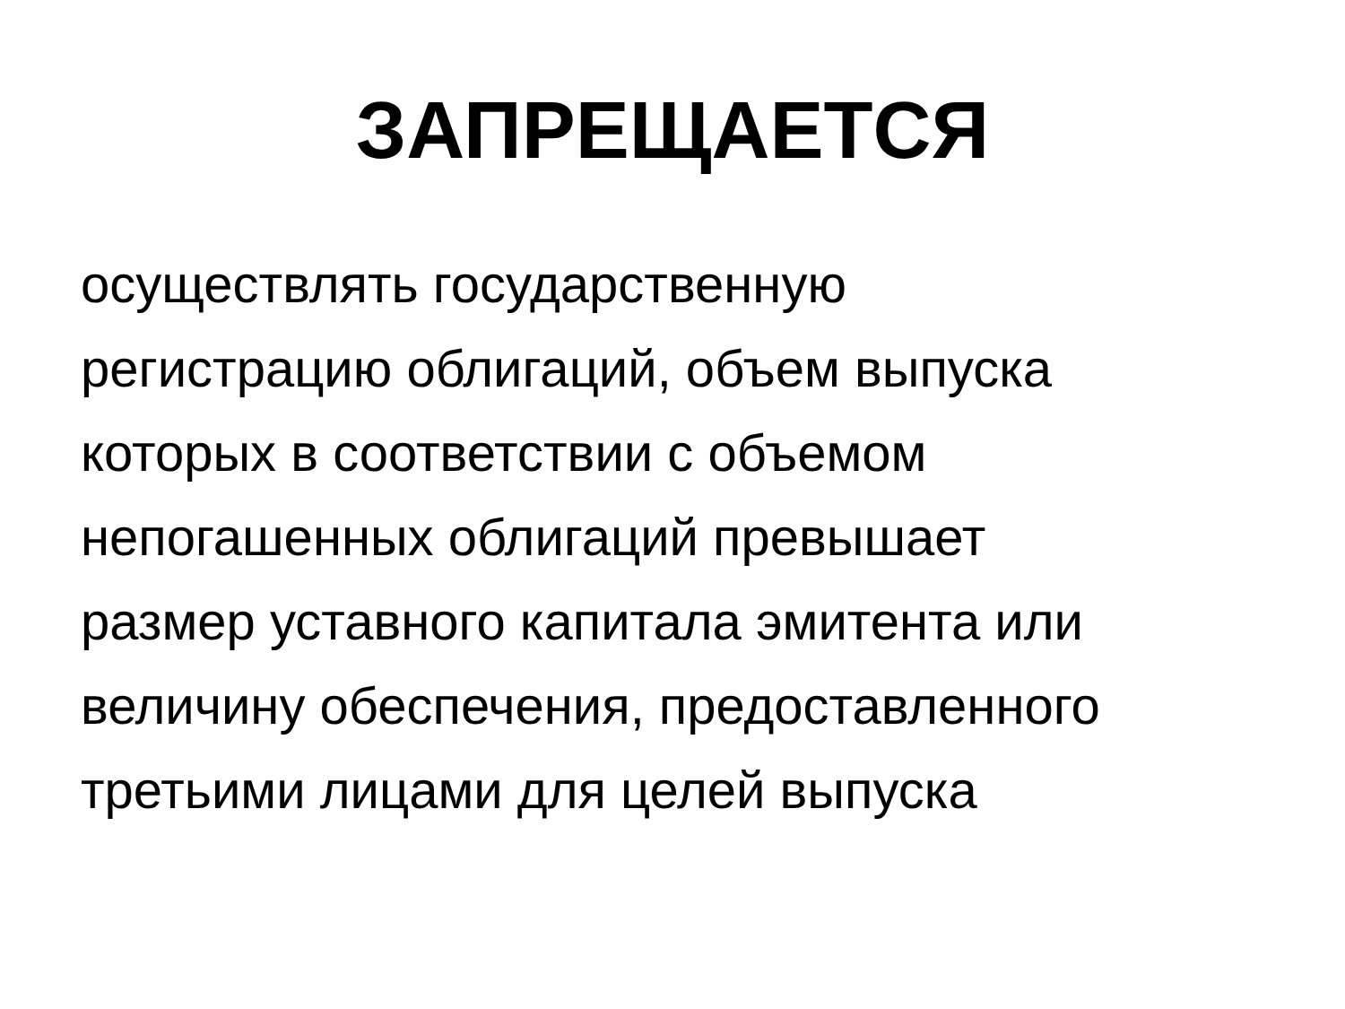ЗАПРЕЩАЕТСЯ
осуществлять государственную
регистрацию облигаций, объем выпуска
которых в соответствии с объемом
непогашенных облигаций превышает
размер уставного капитала эмитента или
величину обеспечения, предоставленного
третьими лицами для целей выпуска